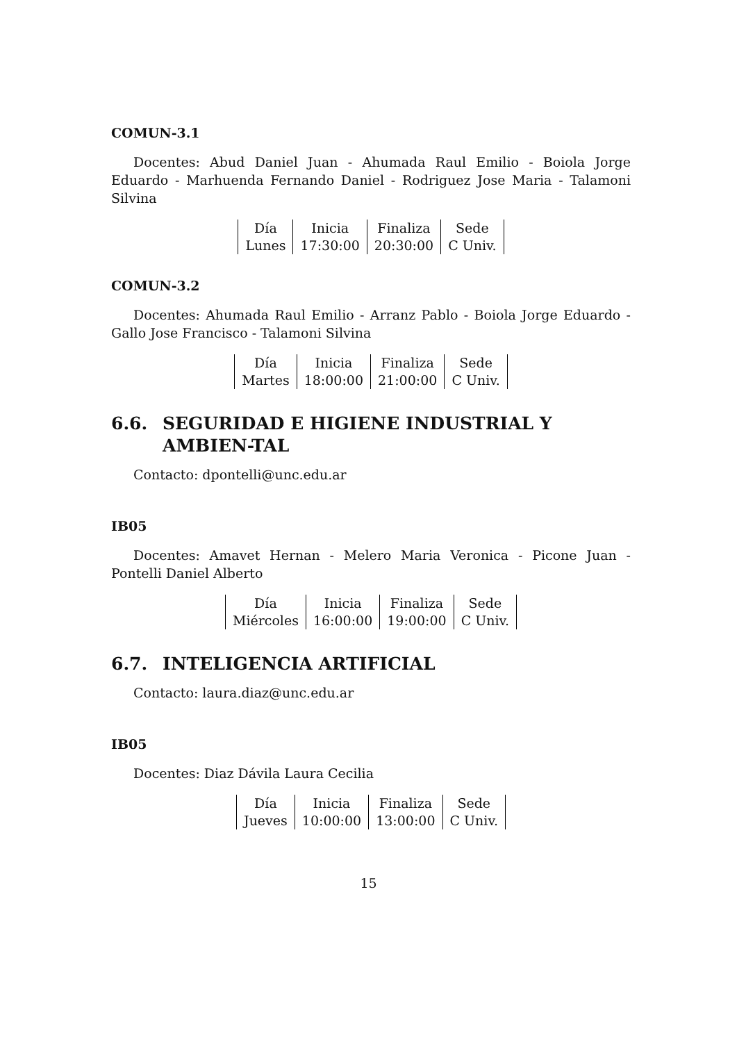COMUN-3.1
Docentes: Abud Daniel Juan - Ahumada Raul Emilio - Boiola Jorge Eduardo - Marhuenda Fernando Daniel - Rodriguez Jose Maria - Talamoni Silvina
| Día | Inicia | Finaliza | Sede |
| Lunes | 17:30:00 | 20:30:00 | C Univ. |
COMUN-3.2
Docentes: Ahumada Raul Emilio - Arranz Pablo - Boiola Jorge Eduardo - Gallo Jose Francisco - Talamoni Silvina
| Día | Inicia | Finaliza | Sede |
| Martes | 18:00:00 | 21:00:00 | C Univ. |
6.6. SEGURIDAD E HIGIENE INDUSTRIAL Y AMBIEN-TAL
Contacto: dpontelli@unc.edu.ar
IB05
Docentes: Amavet Hernan - Melero Maria Veronica - Picone Juan - Pontelli Daniel Alberto
| Día | Inicia | Finaliza | Sede |
| Miércoles | 16:00:00 | 19:00:00 | C Univ. |
6.7. INTELIGENCIA ARTIFICIAL
Contacto: laura.diaz@unc.edu.ar
IB05
Docentes: Diaz Dávila Laura Cecilia
| Día | Inicia | Finaliza | Sede |
| Jueves | 10:00:00 | 13:00:00 | C Univ. |
15